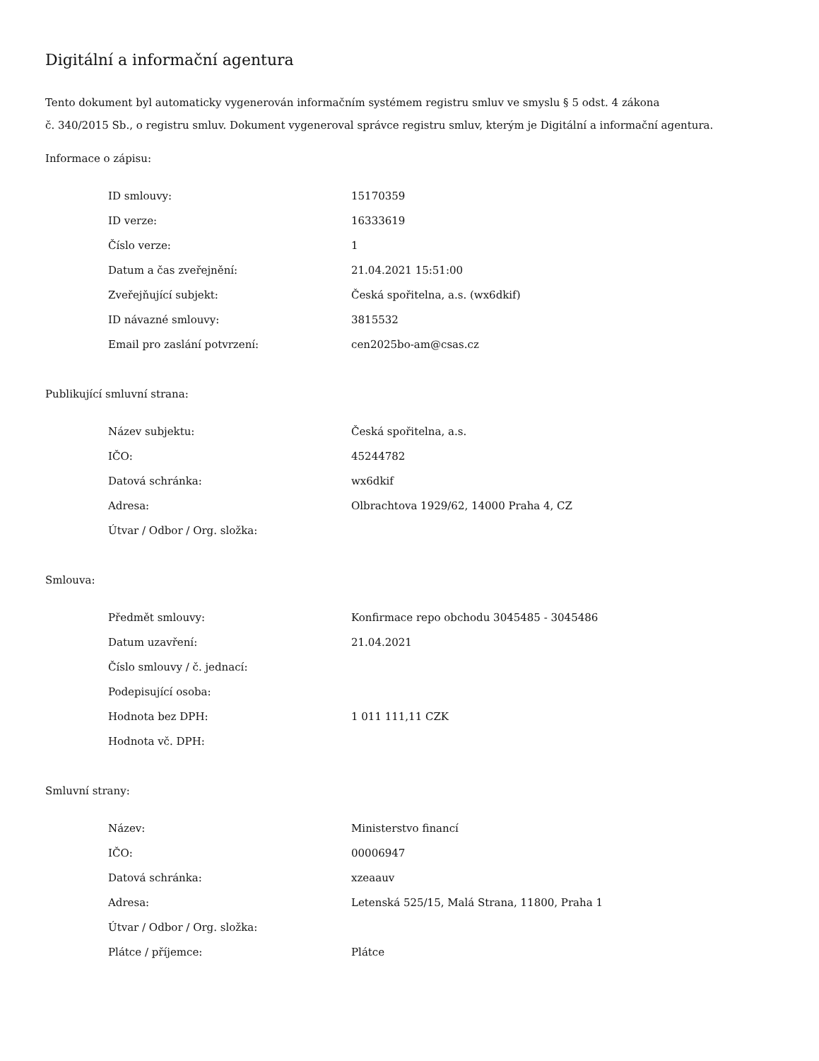Digitální a informační agentura
Tento dokument byl automaticky vygenerován informačním systémem registru smluv ve smyslu § 5 odst. 4 zákona
č. 340/2015 Sb., o registru smluv. Dokument vygeneroval správce registru smluv, kterým je Digitální a informační agentura.
Informace o zápisu:
| ID smlouvy: | 15170359 |
| ID verze: | 16333619 |
| Číslo verze: | 1 |
| Datum a čas zveřejnění: | 21.04.2021 15:51:00 |
| Zveřejňující subjekt: | Česká spořitelna, a.s. (wx6dkif) |
| ID návazné smlouvy: | 3815532 |
| Email pro zaslání potvrzení: | cen2025bo-am@csas.cz |
Publikující smluvní strana:
| Název subjektu: | Česká spořitelna, a.s. |
| IČO: | 45244782 |
| Datová schránka: | wx6dkif |
| Adresa: | Olbrachtova 1929/62, 14000 Praha 4, CZ |
| Útvar / Odbor / Org. složka: | |
Smlouva:
| Předmět smlouvy: | Konfirmace repo obchodu 3045485 - 3045486 |
| Datum uzavření: | 21.04.2021 |
| Číslo smlouvy / č. jednací: | |
| Podepisující osoba: | |
| Hodnota bez DPH: | 1 011 111,11 CZK |
| Hodnota vč. DPH: | |
Smluvní strany:
| Název: | Ministerstvo financí |
| IČO: | 00006947 |
| Datová schránka: | xzeaauv |
| Adresa: | Letenská 525/15, Malá Strana, 11800, Praha 1 |
| Útvar / Odbor / Org. složka: | |
| Plátce / příjemce: | Plátce |